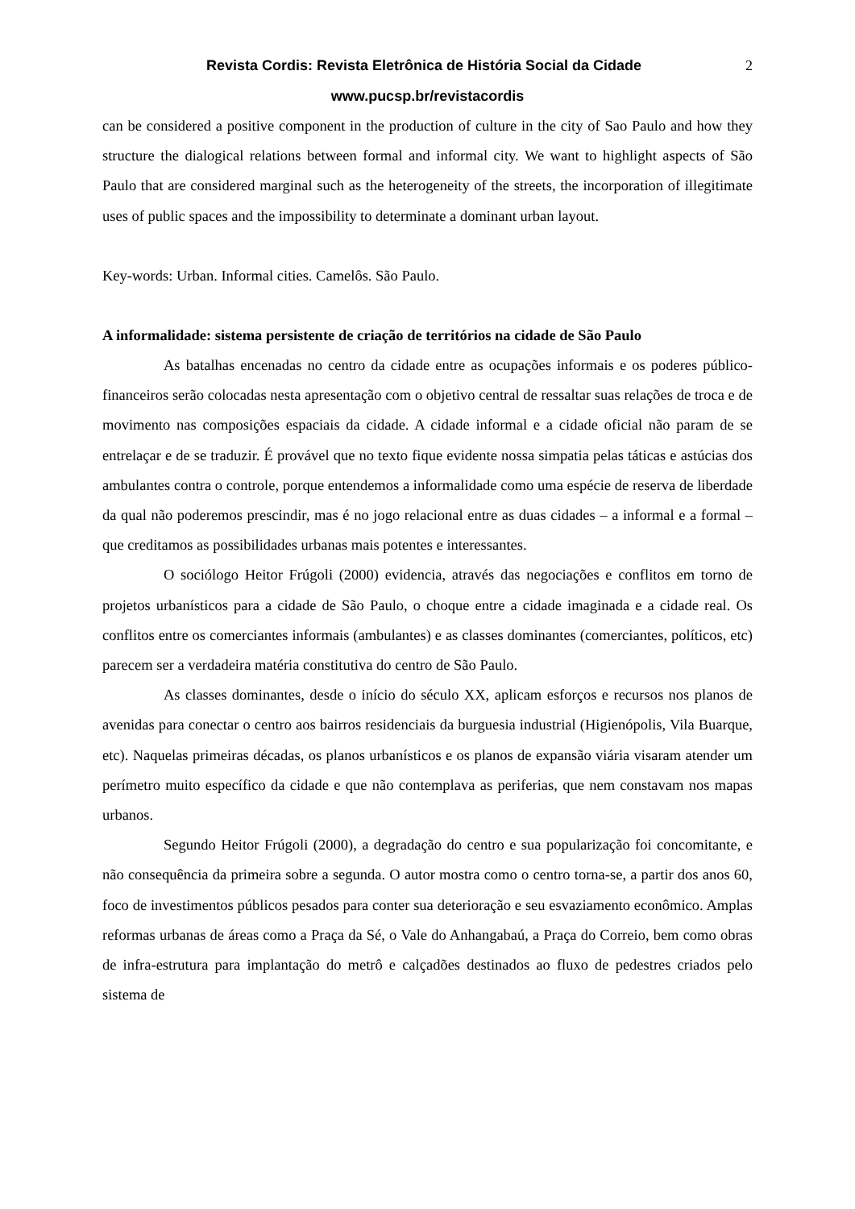Revista Cordis: Revista Eletrônica de História Social da Cidade 2
www.pucsp.br/revistacordis
can be considered a positive component in the production of culture in the city of Sao Paulo and how they structure the dialogical relations between formal and informal city. We want to highlight aspects of São Paulo that are considered marginal such as the heterogeneity of the streets, the incorporation of illegitimate uses of public spaces and the impossibility to determinate a dominant urban layout.
Key-words: Urban. Informal cities. Camelôs. São Paulo.
A informalidade: sistema persistente de criação de territórios na cidade de São Paulo
As batalhas encenadas no centro da cidade entre as ocupações informais e os poderes público-financeiros serão colocadas nesta apresentação com o objetivo central de ressaltar suas relações de troca e de movimento nas composições espaciais da cidade. A cidade informal e a cidade oficial não param de se entrelaçar e de se traduzir. É provável que no texto fique evidente nossa simpatia pelas táticas e astúcias dos ambulantes contra o controle, porque entendemos a informalidade como uma espécie de reserva de liberdade da qual não poderemos prescindir, mas é no jogo relacional entre as duas cidades – a informal e a formal – que creditamos as possibilidades urbanas mais potentes e interessantes.
O sociólogo Heitor Frúgoli (2000) evidencia, através das negociações e conflitos em torno de projetos urbanísticos para a cidade de São Paulo, o choque entre a cidade imaginada e a cidade real. Os conflitos entre os comerciantes informais (ambulantes) e as classes dominantes (comerciantes, políticos, etc) parecem ser a verdadeira matéria constitutiva do centro de São Paulo.
As classes dominantes, desde o início do século XX, aplicam esforços e recursos nos planos de avenidas para conectar o centro aos bairros residenciais da burguesia industrial (Higienópolis, Vila Buarque, etc). Naquelas primeiras décadas, os planos urbanísticos e os planos de expansão viária visaram atender um perímetro muito específico da cidade e que não contemplava as periferias, que nem constavam nos mapas urbanos.
Segundo Heitor Frúgoli (2000), a degradação do centro e sua popularização foi concomitante, e não consequência da primeira sobre a segunda. O autor mostra como o centro torna-se, a partir dos anos 60, foco de investimentos públicos pesados para conter sua deterioração e seu esvaziamento econômico. Amplas reformas urbanas de áreas como a Praça da Sé, o Vale do Anhangabaú, a Praça do Correio, bem como obras de infra-estrutura para implantação do metrô e calçadões destinados ao fluxo de pedestres criados pelo sistema de